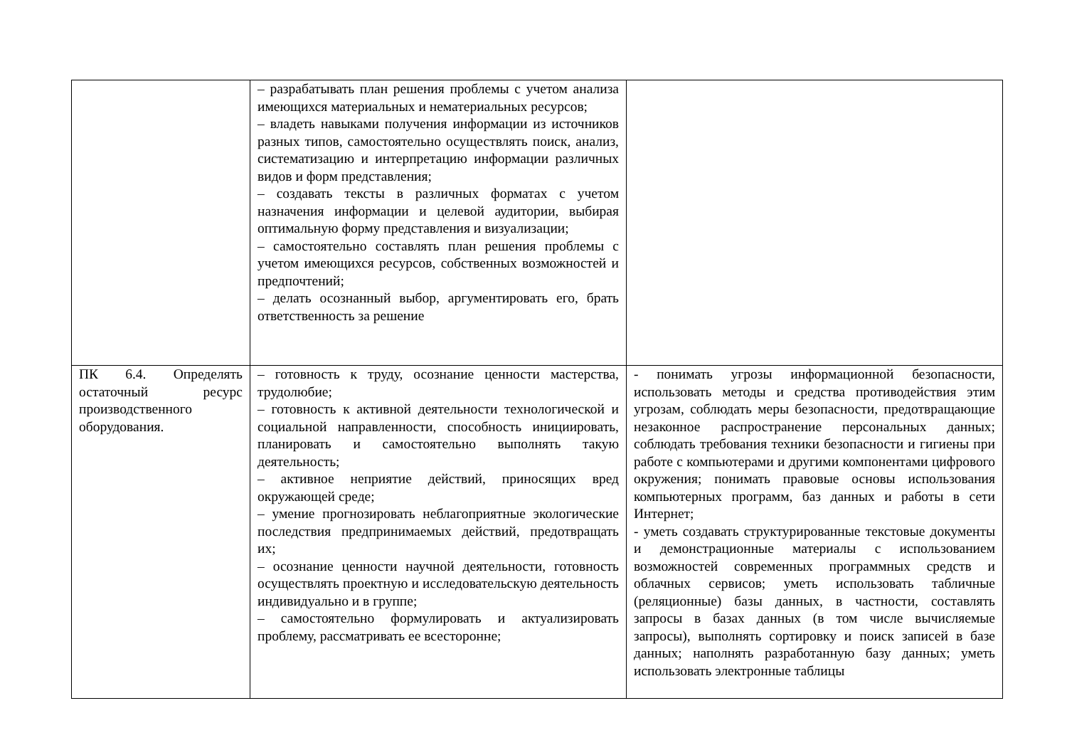| | – разрабатывать план решения проблемы с учетом анализа имеющихся материальных и нематериальных ресурсов; – владеть навыками получения информации из источников разных типов, самостоятельно осуществлять поиск, анализ, систематизацию и интерпретацию информации различных видов и форм представления; – создавать тексты в различных форматах с учетом назначения информации и целевой аудитории, выбирая оптимальную форму представления и визуализации; – самостоятельно составлять план решения проблемы с учетом имеющихся ресурсов, собственных возможностей и предпочтений; – делать осознанный выбор, аргументировать его, брать ответственность за решение | |
| ПК 6.4. Определять остаточный ресурс производственного оборудования. | – готовность к труду, осознание ценности мастерства, трудолюбие; – готовность к активной деятельности технологической и социальной направленности, способность инициировать, планировать и самостоятельно выполнять такую деятельность; – активное неприятие действий, приносящих вред окружающей среде; – умение прогнозировать неблагоприятные экологические последствия предпринимаемых действий, предотвращать их; – осознание ценности научной деятельности, готовность осуществлять проектную и исследовательскую деятельность индивидуально и в группе; – самостоятельно формулировать и актуализировать проблему, рассматривать ее всесторонне; | - понимать угрозы информационной безопасности, использовать методы и средства противодействия этим угрозам, соблюдать меры безопасности, предотвращающие незаконное распространение персональных данных; соблюдать требования техники безопасности и гигиены при работе с компьютерами и другими компонентами цифрового окружения; понимать правовые основы использования компьютерных программ, баз данных и работы в сети Интернет; - уметь создавать структурированные текстовые документы и демонстрационные материалы с использованием возможностей современных программных средств и облачных сервисов; уметь использовать табличные (реляционные) базы данных, в частности, составлять запросы в базах данных (в том числе вычисляемые запросы), выполнять сортировку и поиск записей в базе данных; наполнять разработанную базу данных; уметь использовать электронные таблицы |